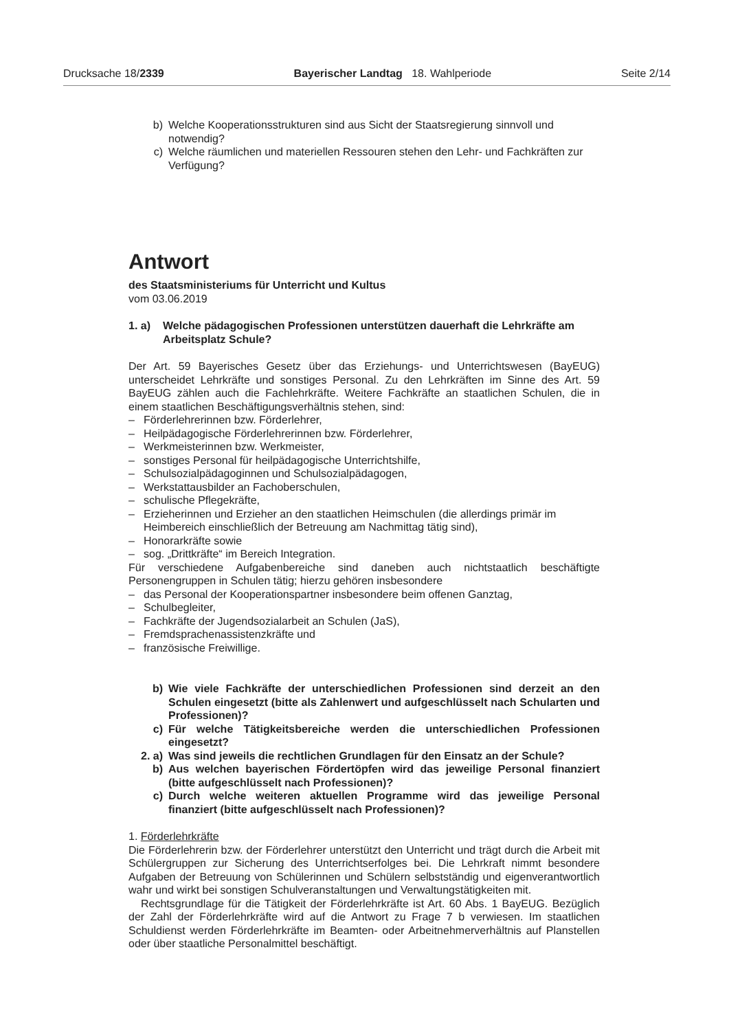Drucksache 18/2339 Bayerischer Landtag 18. Wahlperiode Seite 2/14
b) Welche Kooperationsstrukturen sind aus Sicht der Staatsregierung sinnvoll und notwendig?
c) Welche räumlichen und materiellen Ressouren stehen den Lehr- und Fachkräften zur Verfügung?
Antwort
des Staatsministeriums für Unterricht und Kultus
vom 03.06.2019
1. a) Welche pädagogischen Professionen unterstützen dauerhaft die Lehrkräfte am Arbeitsplatz Schule?
Der Art. 59 Bayerisches Gesetz über das Erziehungs- und Unterrichtswesen (BayEUG) unterscheidet Lehrkräfte und sonstiges Personal. Zu den Lehrkräften im Sinne des Art. 59 BayEUG zählen auch die Fachlehrkräfte. Weitere Fachkräfte an staatlichen Schulen, die in einem staatlichen Beschäftigungsverhältnis stehen, sind:
– Förderlehrerinnen bzw. Förderlehrer,
– Heilpädagogische Förderlehrerinnen bzw. Förderlehrer,
– Werkmeisterinnen bzw. Werkmeister,
– sonstiges Personal für heilpädagogische Unterrichtshilfe,
– Schulsozialpädagoginnen und Schulsozialpädagogen,
– Werkstattausbilder an Fachoberschulen,
– schulische Pflegekräfte,
– Erzieherinnen und Erzieher an den staatlichen Heimschulen (die allerdings primär im Heimbereich einschließlich der Betreuung am Nachmittag tätig sind),
– Honorarkräfte sowie
– sog. „Drittkräfte“ im Bereich Integration.
Für verschiedene Aufgabenbereiche sind daneben auch nichtstaatlich beschäftigte Personengruppen in Schulen tätig; hierzu gehören insbesondere
– das Personal der Kooperationspartner insbesondere beim offenen Ganztag,
– Schulbegleiter,
– Fachkräfte der Jugendsozialarbeit an Schulen (JaS),
– Fremdsprachenassistenzkräfte und
– französische Freiwillige.
b) Wie viele Fachkräfte der unterschiedlichen Professionen sind derzeit an den Schulen eingesetzt (bitte als Zahlenwert und aufgeschlüsselt nach Schularten und Professionen)?
c) Für welche Tätigkeitsbereiche werden die unterschiedlichen Professionen eingesetzt?
2. a) Was sind jeweils die rechtlichen Grundlagen für den Einsatz an der Schule?
b) Aus welchen bayerischen Fördertöpfen wird das jeweilige Personal finanziert (bitte aufgeschlüsselt nach Professionen)?
c) Durch welche weiteren aktuellen Programme wird das jeweilige Personal finanziert (bitte aufgeschlüsselt nach Professionen)?
1. Förderlehrkräfte
Die Förderlehrerin bzw. der Förderlehrer unterstützt den Unterricht und trägt durch die Arbeit mit Schülergruppen zur Sicherung des Unterrichtserfolges bei. Die Lehrkraft nimmt besondere Aufgaben der Betreuung von Schülerinnen und Schülern selbstständig und eigenverantwortlich wahr und wirkt bei sonstigen Schulveranstaltungen und Verwaltungstätigkeiten mit.
Rechtsgrundlage für die Tätigkeit der Förderlehrkräfte ist Art. 60 Abs. 1 BayEUG. Bezüglich der Zahl der Förderlehrkräfte wird auf die Antwort zu Frage 7 b verwiesen. Im staatlichen Schuldienst werden Förderlehrkräfte im Beamten- oder Arbeitnehmerverhältnis auf Planstellen oder über staatliche Personalmittel beschäftigt.